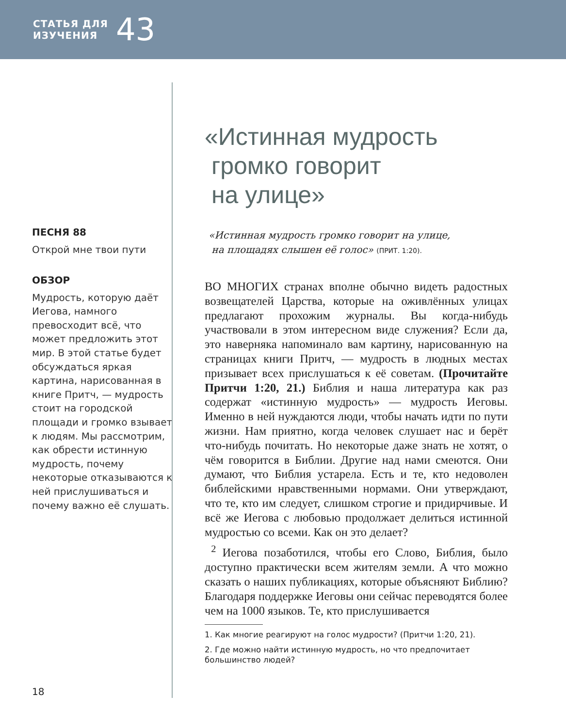СТАТЬЯ ДЛЯ
ИЗУЧЕНИЯ
43
ПЕСНЯ 88
Открой мне твои пути
ОБЗОР
Мудрость, которую даёт Иегова, намного превосходит всё, что может предложить этот мир. В этой статье будет обсуждаться яркая картина, нарисованная в книге Притч, — мудрость стоит на городской площади и громко взывает к людям. Мы рассмотрим, как обрести истинную мудрость, почему некоторые отказываются к ней прислушиваться и почему важно её слушать.
«Истинная мудрость
громко говорит
на улице»
«Истинная мудрость громко говорит на улице,
на площадях слышен её голос» (ПРИТ. 1:20).
ВО МНОГИХ странах вполне обычно видеть радостных возвещателей Царства, которые на оживлённых улицах предлагают прохожим журналы. Вы когда-нибудь участвовали в этом интересном виде служения? Если да, это наверняка напоминало вам картину, нарисованную на страницах книги Притч, — мудрость в людных местах призывает всех прислушаться к её советам. (Прочитайте Притчи 1:20, 21.) Библия и наша литература как раз содержат «истинную мудрость» — мудрость Иеговы. Именно в ней нуждаются люди, чтобы начать идти по пути жизни. Нам приятно, когда человек слушает нас и берёт что-нибудь почитать. Но некоторые даже знать не хотят, о чём говорится в Библии. Другие над нами смеются. Они думают, что Библия устарела. Есть и те, кто недоволен библейскими нравственными нормами. Они утверждают, что те, кто им следует, слишком строгие и придирчивые. И всё же Иегова с любовью продолжает делиться истинной мудростью со всеми. Как он это делает?
<sup>2</sup> Иегова позаботился, чтобы его Слово, Библия, было доступно практически всем жителям земли. А что можно сказать о наших публикациях, которые объясняют Библию? Благодаря поддержке Иеговы они сейчас переводятся более чем на 1000 языков. Те, кто прислушивается
1. Как многие реагируют на голос мудрости? (Притчи 1:20, 21).
2. Где можно найти истинную мудрость, но что предпочитает большинство людей?
18